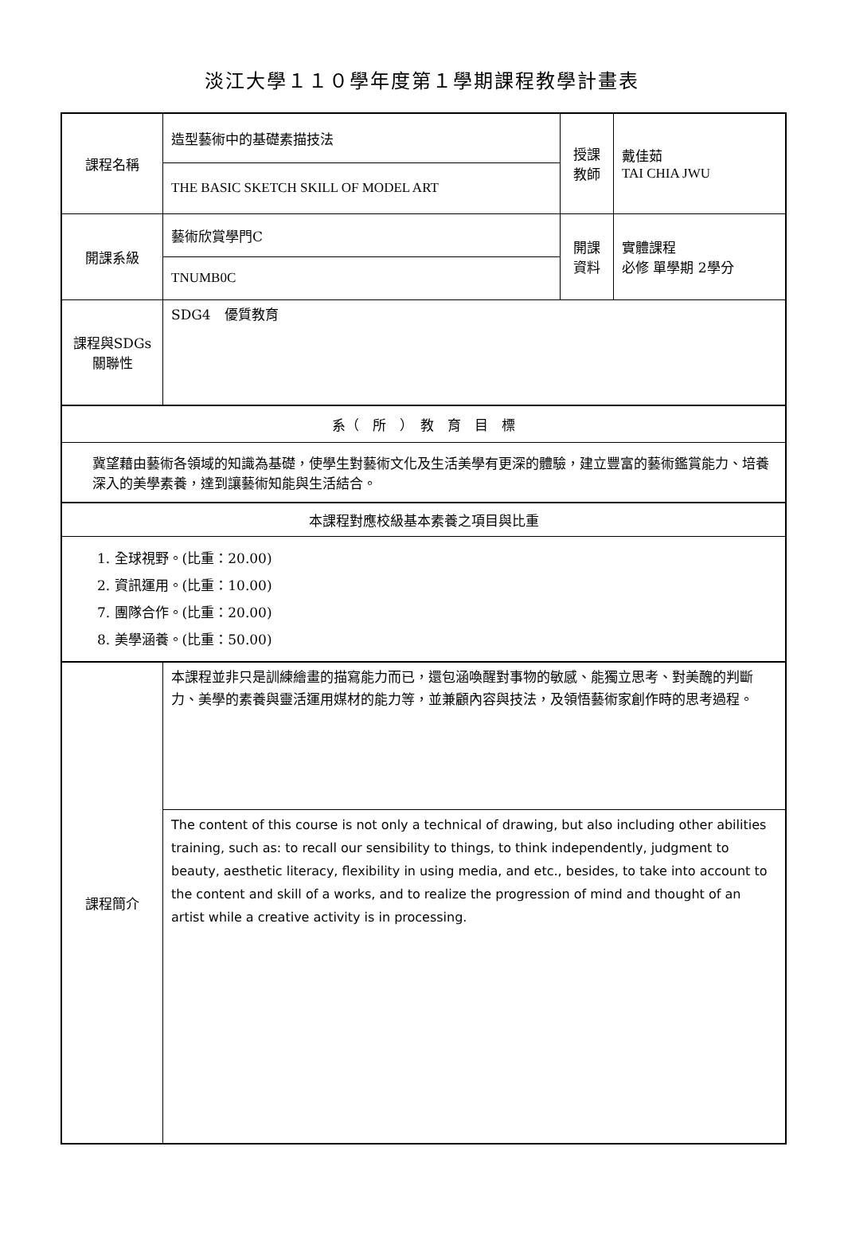淡江大學１１０學年度第１學期課程教學計畫表
| 課程名稱 | 造型藝術中的基礎素描技法 | 授課 教師 | 戴佳茹 TAI CHIA JWU |
| | THE BASIC SKETCH SKILL OF MODEL ART | | |
| 開課系級 | 藝術欣賞學門C | 開課 資料 | 實體課程 必修 單學期 2學分 |
| | TNUMB0C | | |
| 課程與SDGs 關聯性 | SDG4 優質教育 | | |
| 系（ 所 ） 教 育 目 標 | | | |
| 冀望藉由藝術各領域的知識為基礎，使學生對藝術文化及生活美學有更深的體驗，建立豐富的藝術鑑賞能力、培養深入的美學素養，達到讓藝術知能與生活結合。 | | | |
| 本課程對應校級基本素養之項目與比重 | | | |
| 1. 全球視野。(比重：20.00) 2. 資訊運用。(比重：10.00) 7. 團隊合作。(比重：20.00) 8. 美學涵養。(比重：50.00) | | | |
| 課程簡介 | 本課程並非只是訓練繪畫的描寫能力而已，還包涵喚醒對事物的敏感、能獨立思考、對美醜的判斷力、美學的素養與靈活運用媒材的能力等，並兼顧內容與技法，及領悟藝術家創作時的思考過程。 | | |
| | The content of this course is not only a technical of drawing, but also including other abilities training, such as: to recall our sensibility to things, to think independently, judgment to beauty, aesthetic literacy, flexibility in using media, and etc., besides, to take into account to the content and skill of a works, and to realize the progression of mind and thought of an artist while a creative activity is in processing. | | |